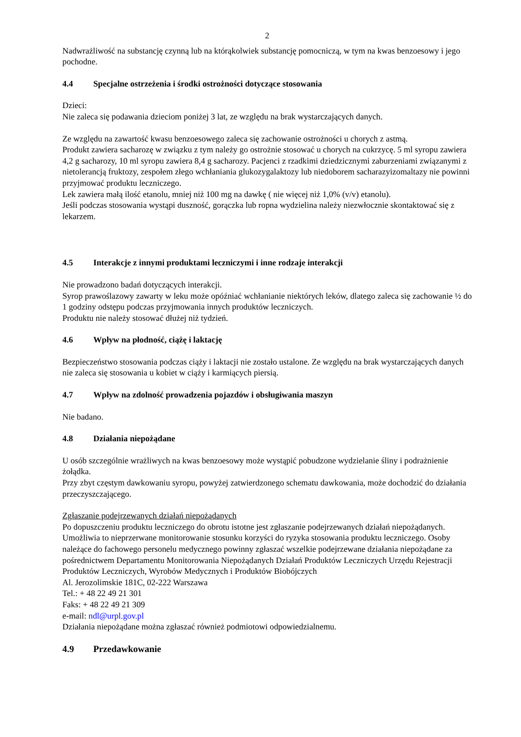2
Nadwrażliwość na substancję czynną lub na którąkolwiek substancję pomocniczą, w tym na kwas benzoesowy i jego pochodne.
4.4 Specjalne ostrzeżenia i środki ostrożności dotyczące stosowania
Dzieci:
Nie zaleca się podawania dzieciom poniżej 3 lat, ze względu na brak wystarczających danych.
Ze względu na zawartość kwasu benzoesowego zaleca się zachowanie ostrożności u chorych z astmą.
Produkt zawiera sacharozę w związku z tym należy go ostrożnie stosować u chorych na cukrzycę. 5 ml syropu zawiera 4,2 g sacharozy, 10 ml syropu zawiera 8,4 g sacharozy. Pacjenci z rzadkimi dziedzicznymi zaburzeniami związanymi z nietolerancją fruktozy, zespołem złego wchłaniania glukozygalaktozy lub niedoborem sacharazyizomaltazy nie powinni przyjmować produktu leczniczego.
Lek zawiera małą ilość etanolu, mniej niż 100 mg na dawkę ( nie więcej niż 1,0% (v/v) etanolu).
Jeśli podczas stosowania wystąpi duszność, gorączka lub ropna wydzielina należy niezwłocznie skontaktować się z lekarzem.
4.5 Interakcje z innymi produktami leczniczymi i inne rodzaje interakcji
Nie prowadzono badań dotyczących interakcji.
Syrop prawoślazowy zawarty w leku może opóźniać wchłanianie niektórych leków, dlatego zaleca się zachowanie ½ do 1 godziny odstępu podczas przyjmowania innych produktów leczniczych.
Produktu nie należy stosować dłużej niż tydzień.
4.6 Wpływ na płodność, ciążę i laktację
Bezpieczeństwo stosowania podczas ciąży i laktacji nie zostało ustalone. Ze względu na brak wystarczających danych nie zaleca się stosowania u kobiet w ciąży i karmiących piersią.
4.7 Wpływ na zdolność prowadzenia pojazdów i obsługiwania maszyn
Nie badano.
4.8 Działania niepożądane
U osób szczególnie wrażliwych na kwas benzoesowy może wystąpić pobudzone wydzielanie śliny i podrażnienie żołądka.
Przy zbyt częstym dawkowaniu syropu, powyżej zatwierdzonego schematu dawkowania, może dochodzić do działania przeczyszczającego.
Zgłaszanie podejrzewanych działań niepożądanych
Po dopuszczeniu produktu leczniczego do obrotu istotne jest zgłaszanie podejrzewanych działań niepożądanych. Umożliwia to nieprzerwane monitorowanie stosunku korzyści do ryzyka stosowania produktu leczniczego. Osoby należące do fachowego personelu medycznego powinny zgłaszać wszelkie podejrzewane działania niepożądane za pośrednictwem Departamentu Monitorowania Niepożądanych Działań Produktów Leczniczych Urzędu Rejestracji Produktów Leczniczych, Wyrobów Medycznych i Produktów Biobójczych
Al. Jerozolimskie 181C, 02-222 Warszawa
Tel.: + 48 22 49 21 301
Faks: + 48 22 49 21 309
e-mail: ndl@urpl.gov.pl
Działania niepożądane można zgłaszać również podmiotowi odpowiedzialnemu.
4.9 Przedawkowanie